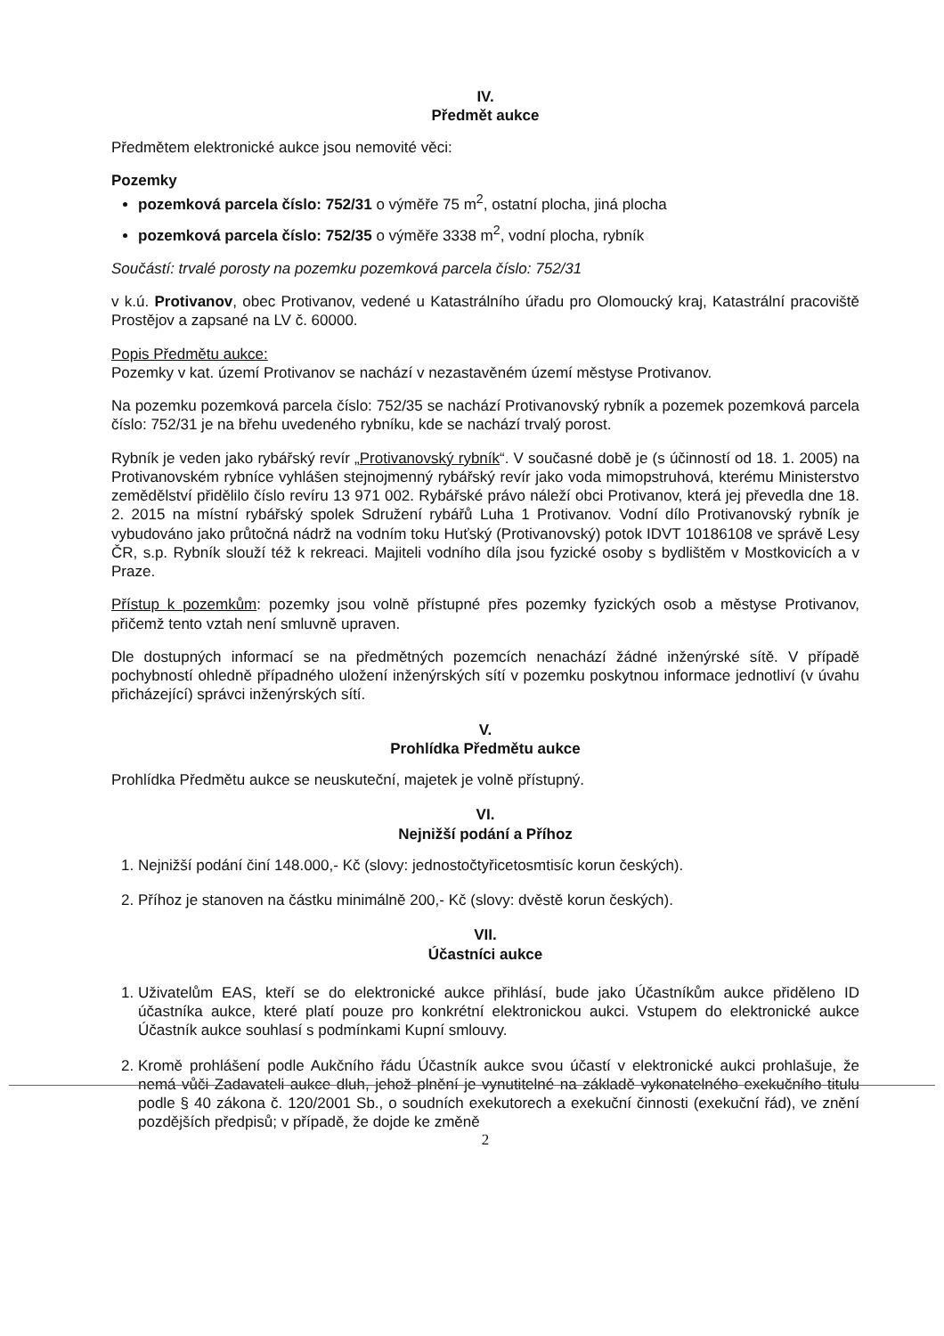IV.
Předmět aukce
Předmětem elektronické aukce jsou nemovité věci:
Pozemky
pozemková parcela číslo: 752/31 o výměře 75 m<sup>2</sup>, ostatní plocha, jiná plocha
pozemková parcela číslo: 752/35 o výměře 3338 m<sup>2</sup>, vodní plocha, rybník
Součástí: trvalé porosty na pozemku pozemková parcela číslo: 752/31
v k.ú. Protivanov, obec Protivanov, vedené u Katastrálního úřadu pro Olomoucký kraj, Katastrální pracoviště Prostějov a zapsané na LV č. 60000.
Popis Předmětu aukce:
Pozemky v kat. území Protivanov se nachází v nezastavěném území městyse Protivanov.
Na pozemku pozemková parcela číslo: 752/35 se nachází Protivanovský rybník a pozemek pozemková parcela číslo: 752/31 je na břehu uvedeného rybníku, kde se nachází trvalý porost.
Rybník je veden jako rybářský revír „Protivanovský rybník“. V současné době je (s účinností od 18. 1. 2005) na Protivanovském rybníce vyhlášen stejnojmenný rybářský revír jako voda mimopstruhová, kterému Ministerstvo zemědělství přidělilo číslo revíru 13 971 002. Rybářské právo náleží obci Protivanov, která jej převedla dne 18. 2. 2015 na místní rybářský spolek Sdružení rybářů Luha 1 Protivanov. Vodní dílo Protivanovský rybník je vybudováno jako průtočná nádrž na vodním toku Huťský (Protivanovský) potok IDVT 10186108 ve správě Lesy ČR, s.p. Rybník slouží též k rekreaci. Majiteli vodního díla jsou fyzické osoby s bydlištěm v Mostkovicích a v Praze.
Přístup k pozemkům: pozemky jsou volně přístupné přes pozemky fyzických osob a městyse Protivanov, přičemž tento vztah není smluvně upraven.
Dle dostupných informací se na předmětných pozemcích nenachází žádné inženýrské sítě. V případě pochybností ohledně případného uložení inženýrských sítí v pozemku poskytnou informace jednotliví (v úvahu přicházející) správci inženýrských sítí.
V.
Prohlídka Předmětu aukce
Prohlídka Předmětu aukce se neuskuteční, majetek je volně přístupný.
VI.
Nejnižší podání a Příhoz
1. Nejnižší podání činí 148.000,- Kč (slovy: jednostočtyřicetosmtisíc korun českých).
2. Příhoz je stanoven na částku minimálně 200,- Kč (slovy: dvěstě korun českých).
VII.
Účastníci aukce
1. Uživatelům EAS, kteří se do elektronické aukce přihlásí, bude jako Účastníkům aukce přiděleno ID účastníka aukce, které platí pouze pro konkrétní elektronickou aukci. Vstupem do elektronické aukce Účastník aukce souhlasí s podmínkami Kupní smlouvy.
2. Kromě prohlášení podle Aukčního řádu Účastník aukce svou účastí v elektronické aukci prohlašuje, že nemá vůči Zadavateli aukce dluh, jehož plnění je vynutitelné na základě vykonatelného exekučního titulu podle § 40 zákona č. 120/2001 Sb., o soudních exekutorech a exekuční činnosti (exekuční řád), ve znění pozdějších předpisů; v případě, že dojde ke změně
2